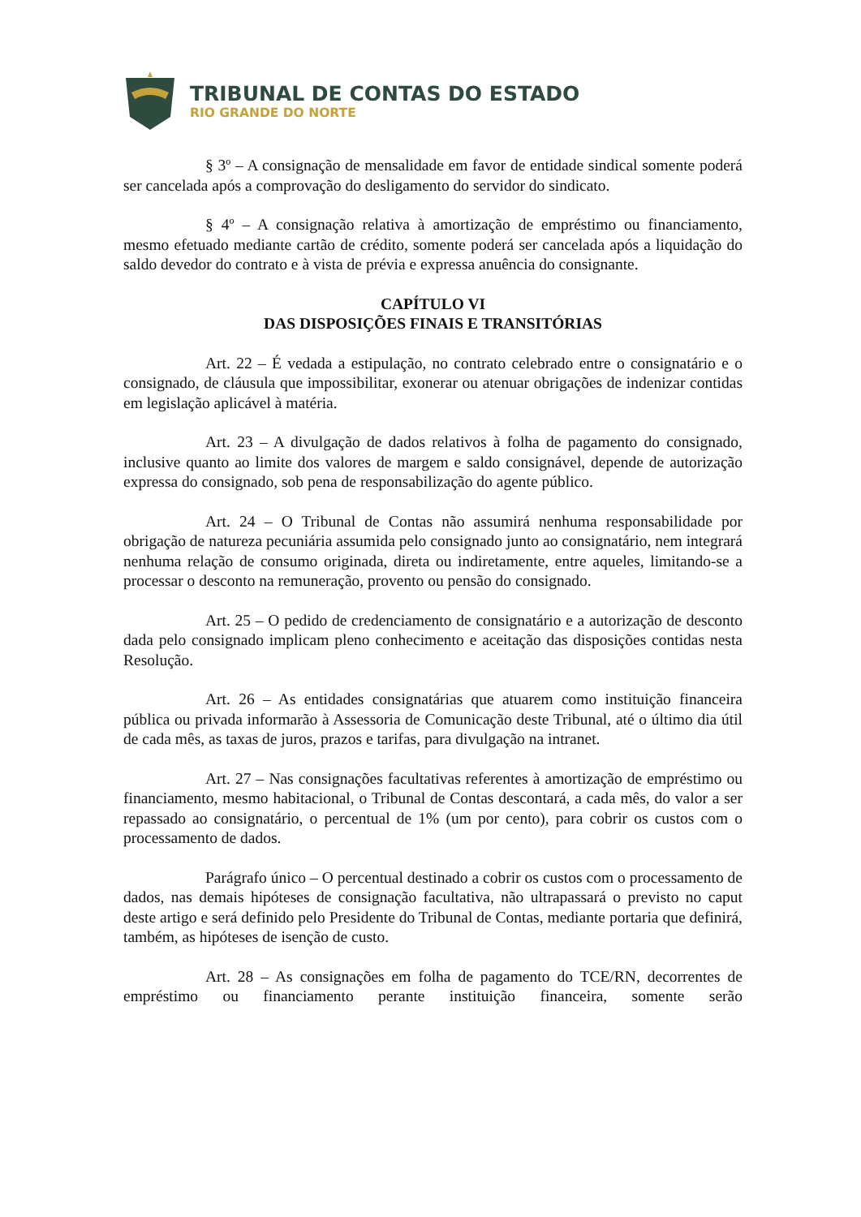TRIBUNAL DE CONTAS DO ESTADO
RIO GRANDE DO NORTE
§ 3º – A consignação de mensalidade em favor de entidade sindical somente poderá ser cancelada após a comprovação do desligamento do servidor do sindicato.
§ 4º – A consignação relativa à amortização de empréstimo ou financiamento, mesmo efetuado mediante cartão de crédito, somente poderá ser cancelada após a liquidação do saldo devedor do contrato e à vista de prévia e expressa anuência do consignante.
CAPÍTULO VI
DAS DISPOSIÇÕES FINAIS E TRANSITÓRIAS
Art. 22 – É vedada a estipulação, no contrato celebrado entre o consignatário e o consignado, de cláusula que impossibilitar, exonerar ou atenuar obrigações de indenizar contidas em legislação aplicável à matéria.
Art. 23 – A divulgação de dados relativos à folha de pagamento do consignado, inclusive quanto ao limite dos valores de margem e saldo consignável, depende de autorização expressa do consignado, sob pena de responsabilização do agente público.
Art. 24 – O Tribunal de Contas não assumirá nenhuma responsabilidade por obrigação de natureza pecuniária assumida pelo consignado junto ao consignatário, nem integrará nenhuma relação de consumo originada, direta ou indiretamente, entre aqueles, limitando-se a processar o desconto na remuneração, provento ou pensão do consignado.
Art. 25 – O pedido de credenciamento de consignatário e a autorização de desconto dada pelo consignado implicam pleno conhecimento e aceitação das disposições contidas nesta Resolução.
Art. 26 – As entidades consignatárias que atuarem como instituição financeira pública ou privada informarão à Assessoria de Comunicação deste Tribunal, até o último dia útil de cada mês, as taxas de juros, prazos e tarifas, para divulgação na intranet.
Art. 27 – Nas consignações facultativas referentes à amortização de empréstimo ou financiamento, mesmo habitacional, o Tribunal de Contas descontará, a cada mês, do valor a ser repassado ao consignatário, o percentual de 1% (um por cento), para cobrir os custos com o processamento de dados.
Parágrafo único – O percentual destinado a cobrir os custos com o processamento de dados, nas demais hipóteses de consignação facultativa, não ultrapassará o previsto no caput deste artigo e será definido pelo Presidente do Tribunal de Contas, mediante portaria que definirá, também, as hipóteses de isenção de custo.
Art. 28 – As consignações em folha de pagamento do TCE/RN, decorrentes de empréstimo ou financiamento perante instituição financeira, somente serão